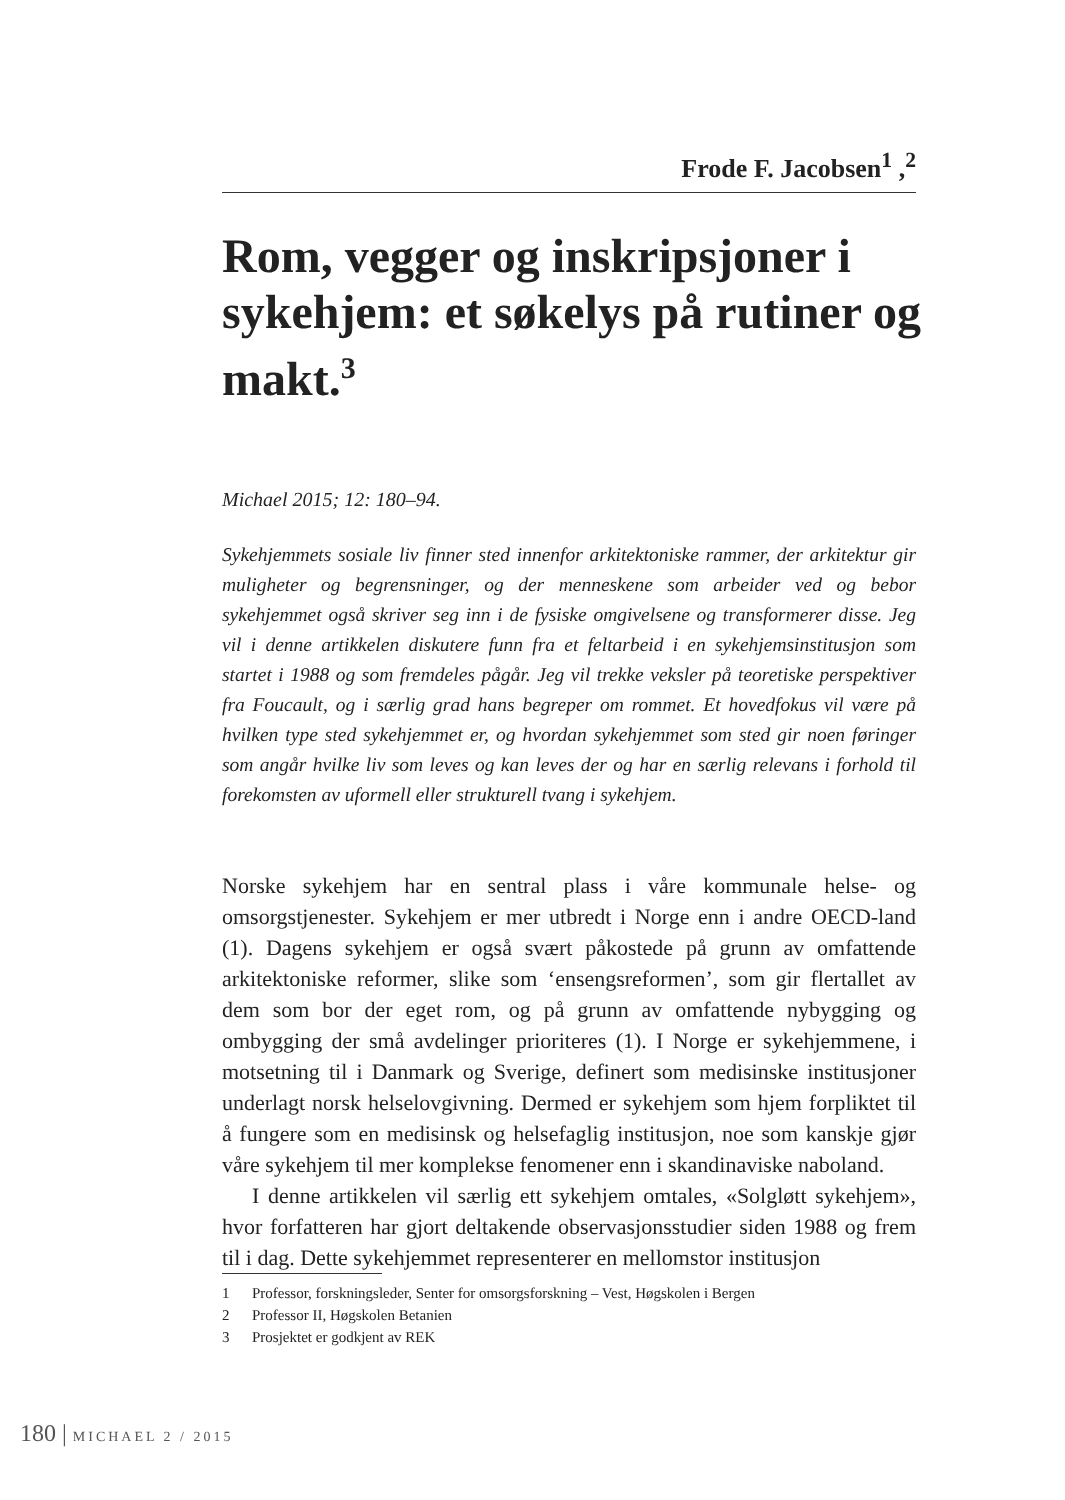Frode F. Jacobsen<sup>1</sup> ,<sup>2</sup>
Rom, vegger og inskripsjoner i sykehjem: et søkelys på rutiner og makt.<sup>3</sup>
Michael 2015; 12: 180–94.
Sykehjemmets sosiale liv finner sted innenfor arkitektoniske rammer, der arkitektur gir muligheter og begrensninger, og der menneskene som arbeider ved og bebor sykehjemmet også skriver seg inn i de fysiske omgivelsene og transformerer disse. Jeg vil i denne artikkelen diskutere funn fra et feltarbeid i en sykehjemsinstitusjon som startet i 1988 og som fremdeles pågår. Jeg vil trekke veksler på teoretiske perspektiver fra Foucault, og i særlig grad hans begreper om rommet. Et hovedfokus vil være på hvilken type sted sykehjemmet er, og hvordan sykehjemmet som sted gir noen føringer som angår hvilke liv som leves og kan leves der og har en særlig relevans i forhold til forekomsten av uformell eller strukturell tvang i sykehjem.
Norske sykehjem har en sentral plass i våre kommunale helse- og omsorgstjenester. Sykehjem er mer utbredt i Norge enn i andre OECD-land (1). Dagens sykehjem er også svært påkostede på grunn av omfattende arkitektoniske reformer, slike som ‘ensengsreformen’, som gir flertallet av dem som bor der eget rom, og på grunn av omfattende nybygging og ombygging der små avdelinger prioriteres (1). I Norge er sykehjemmene, i motsetning til i Danmark og Sverige, definert som medisinske institusjoner underlagt norsk helselovgivning. Dermed er sykehjem som hjem forpliktet til å fungere som en medisinsk og helsefaglig institusjon, noe som kanskje gjør våre sykehjem til mer komplekse fenomener enn i skandinaviske naboland.
I denne artikkelen vil særlig ett sykehjem omtales, «Solgløtt sykehjem», hvor forfatteren har gjort deltakende observasjonsstudier siden 1988 og frem til i dag. Dette sykehjemmet representerer en mellomstor institusjon
1 Professor, forskningsleder, Senter for omsorgsforskning – Vest, Høgskolen i Bergen
2 Professor II, Høgskolen Betanien
3 Prosjektet er godkjent av REK
180 | MICHAEL 2 / 2015